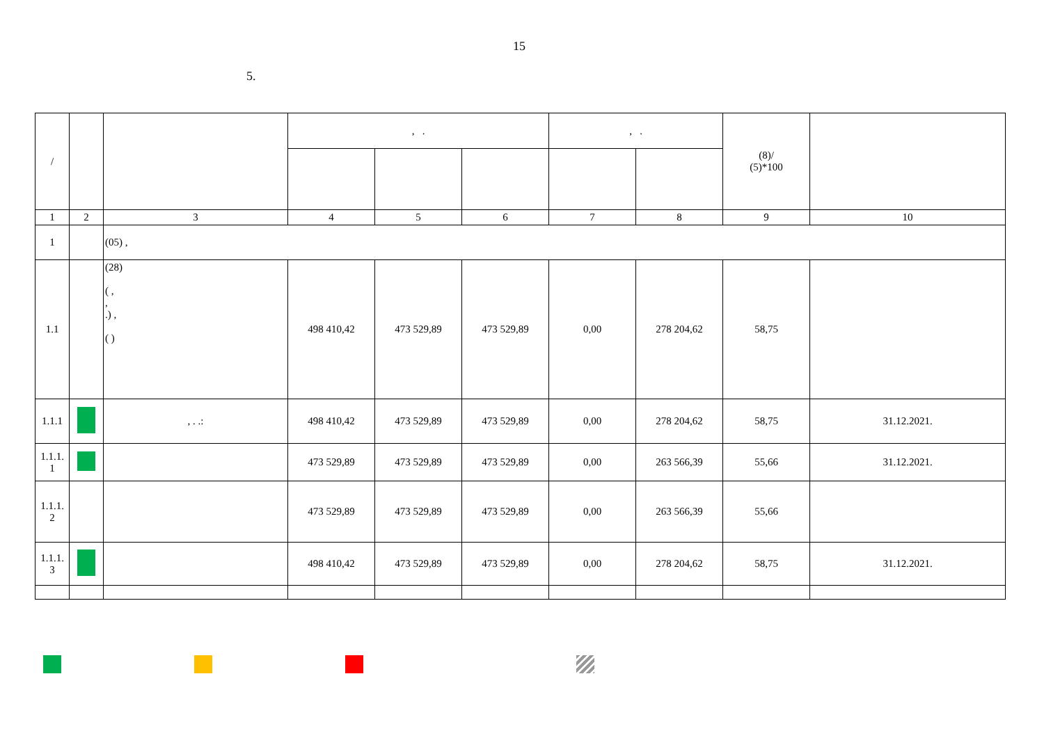15
5.
| / | | | , . | | | , . | | (8)/ (5)*100 | |
| 1 | 2 | 3 | 4 | 5 | 6 | 7 | 8 | 9 | 10 |
| 1 | | (05) , | | | | | | | |
| 1.1 | | (28) ( , , .) , ( ) | 498 410,42 | 473 529,89 | 473 529,89 | 0,00 | 278 204,62 | 58,75 | |
| 1.1.1 | | , . .: | 498 410,42 | 473 529,89 | 473 529,89 | 0,00 | 278 204,62 | 58,75 | 31.12.2021. |
| 1.1.1. 1 | | | 473 529,89 | 473 529,89 | 473 529,89 | 0,00 | 263 566,39 | 55,66 | 31.12.2021. |
| 1.1.1. 2 | | | 473 529,89 | 473 529,89 | 473 529,89 | 0,00 | 263 566,39 | 55,66 | |
| 1.1.1. 3 | | | 498 410,42 | 473 529,89 | 473 529,89 | 0,00 | 278 204,62 | 58,75 | 31.12.2021. |